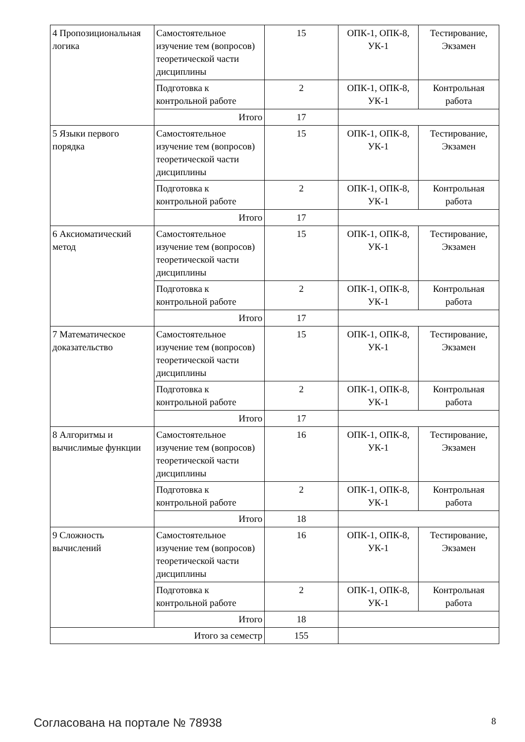| 4 Пропозициональная логика | Самостоятельное изучение тем (вопросов) теоретической части дисциплины | 15 | ОПК-1, ОПК-8, УК-1 | Тестирование, Экзамен |
| | Подготовка к контрольной работе | 2 | ОПК-1, ОПК-8, УК-1 | Контрольная работа |
| | Итого | 17 | | |
| 5 Языки первого порядка | Самостоятельное изучение тем (вопросов) теоретической части дисциплины | 15 | ОПК-1, ОПК-8, УК-1 | Тестирование, Экзамен |
| | Подготовка к контрольной работе | 2 | ОПК-1, ОПК-8, УК-1 | Контрольная работа |
| | Итого | 17 | | |
| 6 Аксиоматический метод | Самостоятельное изучение тем (вопросов) теоретической части дисциплины | 15 | ОПК-1, ОПК-8, УК-1 | Тестирование, Экзамен |
| | Подготовка к контрольной работе | 2 | ОПК-1, ОПК-8, УК-1 | Контрольная работа |
| | Итого | 17 | | |
| 7 Математическое доказательство | Самостоятельное изучение тем (вопросов) теоретической части дисциплины | 15 | ОПК-1, ОПК-8, УК-1 | Тестирование, Экзамен |
| | Подготовка к контрольной работе | 2 | ОПК-1, ОПК-8, УК-1 | Контрольная работа |
| | Итого | 17 | | |
| 8 Алгоритмы и вычислимые функции | Самостоятельное изучение тем (вопросов) теоретической части дисциплины | 16 | ОПК-1, ОПК-8, УК-1 | Тестирование, Экзамен |
| | Подготовка к контрольной работе | 2 | ОПК-1, ОПК-8, УК-1 | Контрольная работа |
| | Итого | 18 | | |
| 9 Сложность вычислений | Самостоятельное изучение тем (вопросов) теоретической части дисциплины | 16 | ОПК-1, ОПК-8, УК-1 | Тестирование, Экзамен |
| | Подготовка к контрольной работе | 2 | ОПК-1, ОПК-8, УК-1 | Контрольная работа |
| | Итого | 18 | | |
| Итого за семестр | | 155 | | |
Согласована на портале № 78938 8